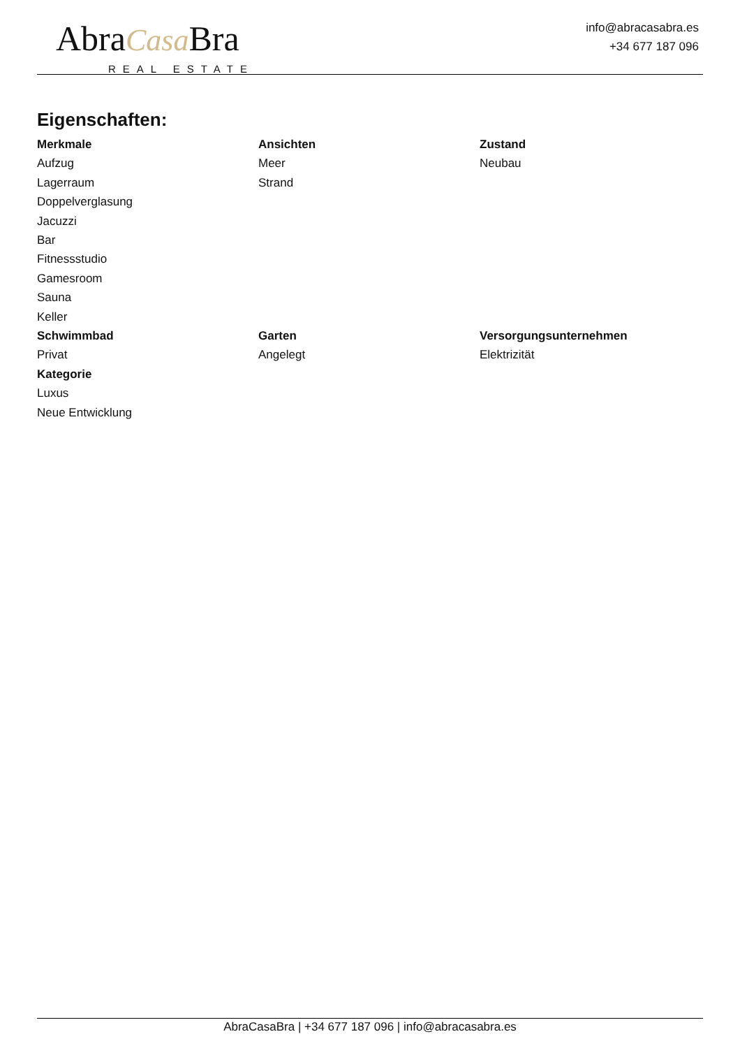AbraCasa Bra
REAL ESTATE
info@abracasabra.es
+34 677 187 096
Eigenschaften:
Merkmale
Aufzug
Lagerraum
Doppelverglasung
Jacuzzi
Bar
Fitnessstudio
Gamesroom
Sauna
Keller
Ansichten
Meer
Strand
Zustand
Neubau
Schwimmbad
Privat
Garten
Angelegt
Versorgungsunternehmen
Elektrizität
Kategorie
Luxus
Neue Entwicklung
AbraCasaBra | +34 677 187 096 | info@abracasabra.es